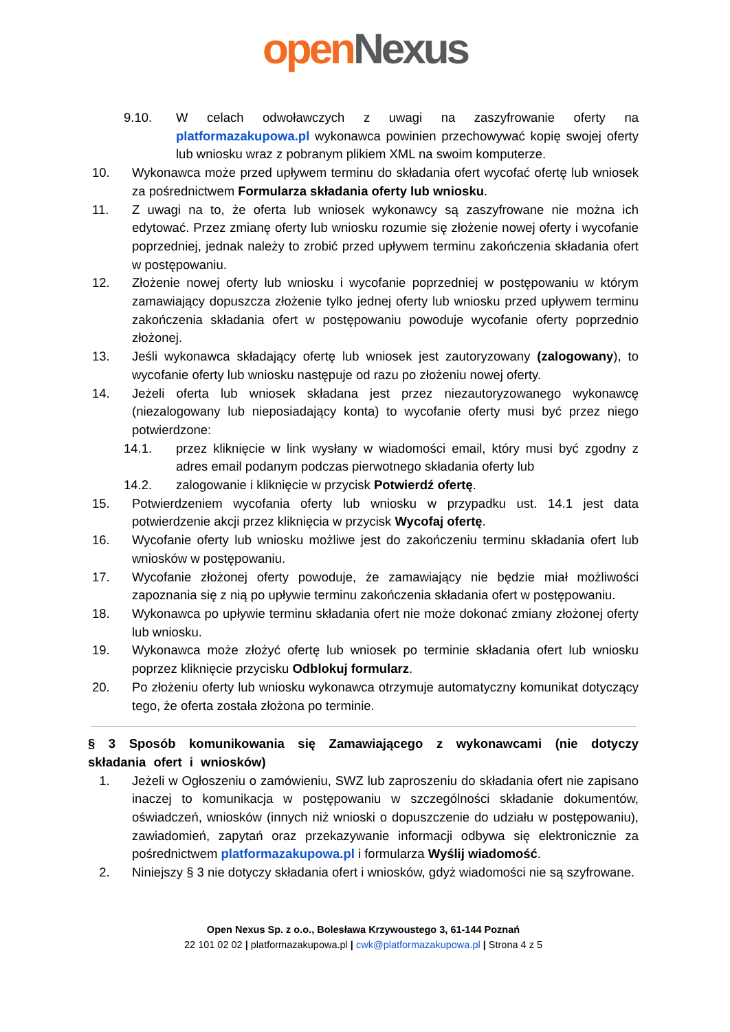open Nexus
9.10. W celach odwoławczych z uwagi na zaszyfrowanie oferty na platformazakupowa.pl wykonawca powinien przechowywać kopię swojej oferty lub wniosku wraz z pobranym plikiem XML na swoim komputerze.
10. Wykonawca może przed upływem terminu do składania ofert wycofać ofertę lub wniosek za pośrednictwem Formularza składania oferty lub wniosku.
11. Z uwagi na to, że oferta lub wniosek wykonawcy są zaszyfrowane nie można ich edytować. Przez zmianę oferty lub wniosku rozumie się złożenie nowej oferty i wycofanie poprzedniej, jednak należy to zrobić przed upływem terminu zakończenia składania ofert w postępowaniu.
12. Złożenie nowej oferty lub wniosku i wycofanie poprzedniej w postępowaniu w którym zamawiający dopuszcza złożenie tylko jednej oferty lub wniosku przed upływem terminu zakończenia składania ofert w postępowaniu powoduje wycofanie oferty poprzednio złożonej.
13. Jeśli wykonawca składający ofertę lub wniosek jest zautoryzowany (zalogowany), to wycofanie oferty lub wniosku następuje od razu po złożeniu nowej oferty.
14. Jeżeli oferta lub wniosek składana jest przez niezautoryzowanego wykonawcę (niezalogowany lub nieposiadający konta) to wycofanie oferty musi być przez niego potwierdzone:
14.1. przez kliknięcie w link wysłany w wiadomości email, który musi być zgodny z adres email podanym podczas pierwotnego składania oferty lub
14.2. zalogowanie i kliknięcie w przycisk Potwierdź ofertę.
15. Potwierdzeniem wycofania oferty lub wniosku w przypadku ust. 14.1 jest data potwierdzenie akcji przez kliknięcia w przycisk Wycofaj ofertę.
16. Wycofanie oferty lub wniosku możliwe jest do zakończeniu terminu składania ofert lub wniosków w postępowaniu.
17. Wycofanie złożonej oferty powoduje, że zamawiający nie będzie miał możliwości zapoznania się z nią po upływie terminu zakończenia składania ofert w postępowaniu.
18. Wykonawca po upływie terminu składania ofert nie może dokonać zmiany złożonej oferty lub wniosku.
19. Wykonawca może złożyć ofertę lub wniosek po terminie składania ofert lub wniosku poprzez kliknięcie przycisku Odblokuj formularz.
20. Po złożeniu oferty lub wniosku wykonawca otrzymuje automatyczny komunikat dotyczący tego, że oferta została złożona po terminie.
§ 3 Sposób komunikowania się Zamawiającego z wykonawcami (nie dotyczy składania ofert i wniosków)
1. Jeżeli w Ogłoszeniu o zamówieniu, SWZ lub zaproszeniu do składania ofert nie zapisano inaczej to komunikacja w postępowaniu w szczególności składanie dokumentów, oświadczeń, wniosków (innych niż wnioski o dopuszczenie do udziału w postępowaniu), zawiadomień, zapytań oraz przekazywanie informacji odbywa się elektronicznie za pośrednictwem platformazakupowa.pl i formularza Wyślij wiadomość.
2. Niniejszy § 3 nie dotyczy składania ofert i wniosków, gdyż wiadomości nie są szyfrowane.
Open Nexus Sp. z o.o., Bolesława Krzywoustego 3, 61-144 Poznań
22 101 02 02 | platformazakupowa.pl | cwk@platformazakupowa.pl | Strona 4 z 5